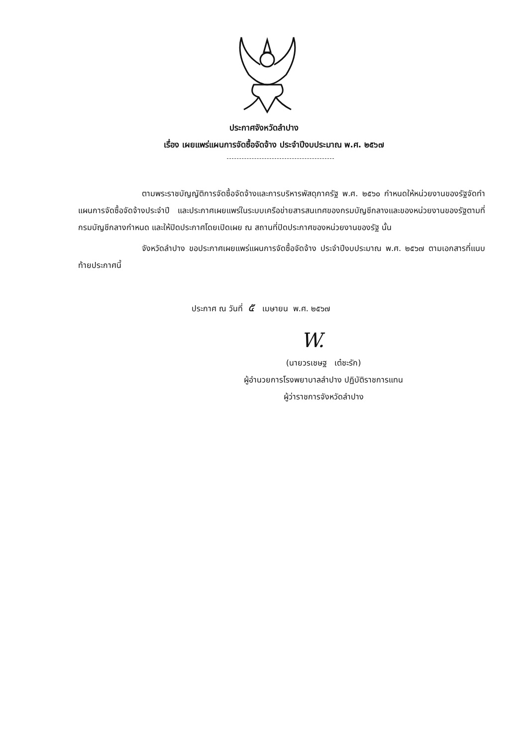ประกาศจังหวัดลำปาง
เรื่อง เผยแพร่แผนการจัดซื้อจัดจ้าง ประจำปีงบประมาณ พ.ศ. ๒๕๖๗
ตามพระราชบัญญัติการจัดซื้อจัดจ้างและการบริหารพัสดุภาครัฐ พ.ศ. ๒๕๖๐ กำหนดให้หน่วยงานของรัฐจัดทำแผนการจัดซื้อจัดจ้างประจำปี และประกาศเผยแพร่ในระบบเครือข่ายสารสนเทศของกรมบัญชีกลางและของหน่วยงานของรัฐตามที่กรมบัญชีกลางกำหนด และให้ปิดประกาศโดยเปิดเผย ณ สถานที่ปิดประกาศของหน่วยงานของรัฐ นั้น
จังหวัดลำปาง ขอประกาศเผยแพร่แผนการจัดซื้อจัดจ้าง ประจำปีงบประมาณ พ.ศ. ๒๕๖๗ ตามเอกสารที่แนบท้ายประกาศนี้
ประกาศ ณ วันที่ ๕ เมษายน พ.ศ. ๒๕๖๗
W.
(นายวรเชษฐ เต๋ชะรัก)
ผู้อำนวยการโรงพยาบาลลำปาง ปฏิบัติราชการแทน
ผู้ว่าราชการจังหวัดลำปาง